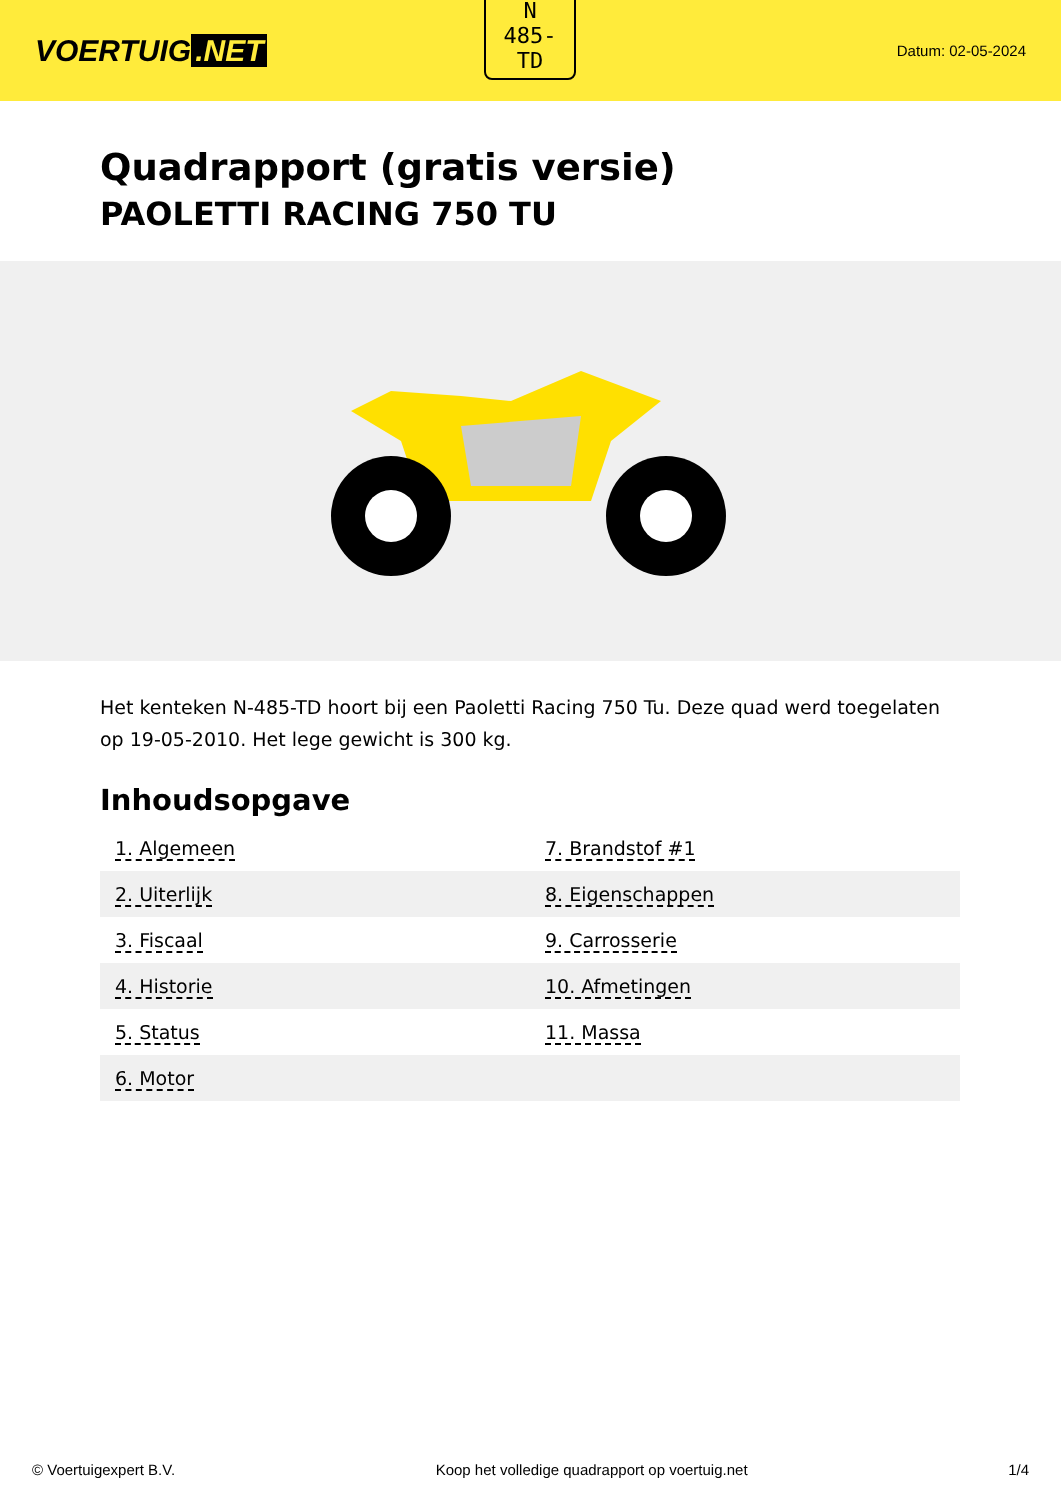VOERTUIG.NET
N
485-
TD
Datum: 02-05-2024
Quadrapport (gratis versie)
PAOLETTI RACING 750 TU
Het kenteken N-485-TD hoort bij een Paoletti Racing 750 Tu. Deze quad werd toegelaten op 19-05-2010. Het lege gewicht is 300 kg.
Inhoudsopgave
| 1. Algemeen | 7. Brandstof #1 |
| 2. Uiterlijk | 8. Eigenschappen |
| 3. Fiscaal | 9. Carrosserie |
| 4. Historie | 10. Afmetingen |
| 5. Status | 11. Massa |
| 6. Motor | |
© Voertuigexpert B.V. Koop het volledige quadrapport op voertuig.net 1/4